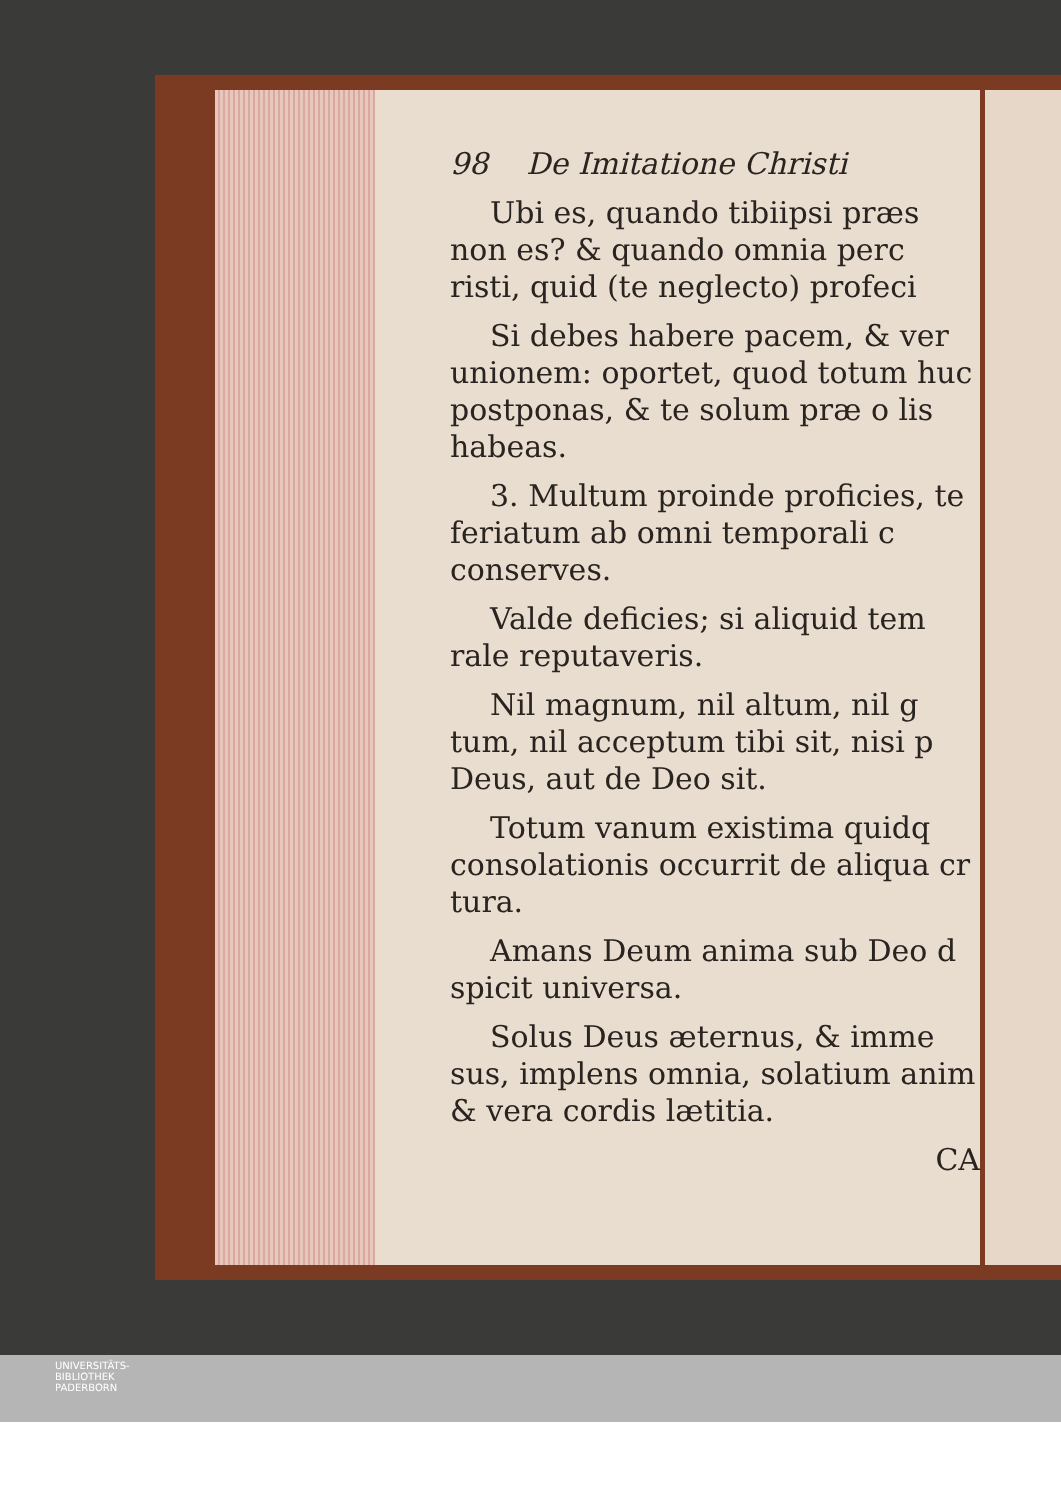98 De Imitatione Christi
Ubi es, quando tibiipsi præs non es? & quando omnia perc risti, quid (te neglecto) profeci
Si debes habere pacem, & ver unionem: oportet, quod totum huc postponas, & te solum præ o lis habeas.
3. Multum proinde proficies, te feriatum ab omni temporali c conserves.
Valde deficies; si aliquid tem rale reputaveris.
Nil magnum, nil altum, nil g tum, nil acceptum tibi sit, nisi p Deus, aut de Deo sit.
Totum vanum existima quidq consolationis occurrit de aliqua cr tura.
Amans Deum anima sub Deo d spicit universa.
Solus Deus æternus, & imme sus, implens omnia, solatium anim & vera cordis lætitia.
CA
UNIVERSITÄTS-
BIBLIOTHEK
PADERBORN